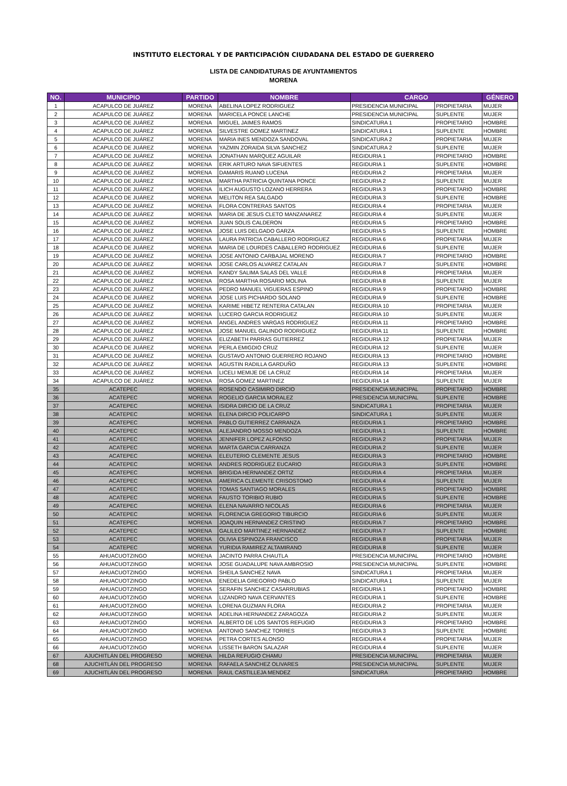INSTITUTO ELECTORAL Y DE PARTICIPACIÓN CIUDADANA DEL ESTADO DE GUERRERO
LISTA DE CANDIDATURAS DE AYUNTAMIENTOS
MORENA
| NO. | MUNICIPIO | PARTIDO | NOMBRE | CARGO | | GÉNERO |
| --- | --- | --- | --- | --- | --- | --- |
| 1 | ACAPULCO DE JUÁREZ | MORENA | ABELINA LOPEZ RODRIGUEZ | PRESIDENCIA MUNICIPAL | PROPIETARIA | MUJER |
| 2 | ACAPULCO DE JUÁREZ | MORENA | MARICELA PONCE LANCHE | PRESIDENCIA MUNICIPAL | SUPLENTE | MUJER |
| 3 | ACAPULCO DE JUÁREZ | MORENA | MIGUEL JAIMES RAMOS | SINDICATURA 1 | PROPIETARIO | HOMBRE |
| 4 | ACAPULCO DE JUÁREZ | MORENA | SILVESTRE GOMEZ MARTINEZ | SINDICATURA 1 | SUPLENTE | HOMBRE |
| 5 | ACAPULCO DE JUÁREZ | MORENA | MARIA INES MENDOZA SANDOVAL | SINDICATURA 2 | PROPIETARIA | MUJER |
| 6 | ACAPULCO DE JUÁREZ | MORENA | YAZMIN ZORAIDA SILVA SANCHEZ | SINDICATURA 2 | SUPLENTE | MUJER |
| 7 | ACAPULCO DE JUÁREZ | MORENA | JONATHAN MARQUEZ AGUILAR | REGIDURIA 1 | PROPIETARIO | HOMBRE |
| 8 | ACAPULCO DE JUÁREZ | MORENA | ERIK ARTURO NAVA SIFUENTES | REGIDURIA 1 | SUPLENTE | HOMBRE |
| 9 | ACAPULCO DE JUÁREZ | MORENA | DAMARIS RUANO LUCENA | REGIDURIA 2 | PROPIETARIA | MUJER |
| 10 | ACAPULCO DE JUÁREZ | MORENA | MARTHA PATRICIA QUINTANA PONCE | REGIDURIA 2 | SUPLENTE | MUJER |
| 11 | ACAPULCO DE JUÁREZ | MORENA | ILICH AUGUSTO LOZANO HERRERA | REGIDURIA 3 | PROPIETARIO | HOMBRE |
| 12 | ACAPULCO DE JUÁREZ | MORENA | MELITON REA SALGADO | REGIDURIA 3 | SUPLENTE | HOMBRE |
| 13 | ACAPULCO DE JUÁREZ | MORENA | FLORA CONTRERAS SANTOS | REGIDURIA 4 | PROPIETARIA | MUJER |
| 14 | ACAPULCO DE JUÁREZ | MORENA | MARIA DE JESUS CLETO MANZANAREZ | REGIDURIA 4 | SUPLENTE | MUJER |
| 15 | ACAPULCO DE JUÁREZ | MORENA | JUAN SOLIS CALDERON | REGIDURIA 5 | PROPIETARIO | HOMBRE |
| 16 | ACAPULCO DE JUÁREZ | MORENA | JOSE LUIS DELGADO GARZA | REGIDURIA 5 | SUPLENTE | HOMBRE |
| 17 | ACAPULCO DE JUÁREZ | MORENA | LAURA PATRICIA CABALLERO RODRIGUEZ | REGIDURIA 6 | PROPIETARIA | MUJER |
| 18 | ACAPULCO DE JUÁREZ | MORENA | MARIA DE LOURDES CABALLERO RODRIGUEZ | REGIDURIA 6 | SUPLENTE | MUJER |
| 19 | ACAPULCO DE JUÁREZ | MORENA | JOSE ANTONIO CARBAJAL MORENO | REGIDURIA 7 | PROPIETARIO | HOMBRE |
| 20 | ACAPULCO DE JUÁREZ | MORENA | JOSE CARLOS ALVAREZ CATALAN | REGIDURIA 7 | SUPLENTE | HOMBRE |
| 21 | ACAPULCO DE JUÁREZ | MORENA | KANDY SALIMA SALAS DEL VALLE | REGIDURIA 8 | PROPIETARIA | MUJER |
| 22 | ACAPULCO DE JUÁREZ | MORENA | ROSA MARTHA ROSARIO MOLINA | REGIDURIA 8 | SUPLENTE | MUJER |
| 23 | ACAPULCO DE JUÁREZ | MORENA | PEDRO MANUEL VIGUERAS ESPINO | REGIDURIA 9 | PROPIETARIO | HOMBRE |
| 24 | ACAPULCO DE JUÁREZ | MORENA | JOSE LUIS PICHARDO SOLANO | REGIDURIA 9 | SUPLENTE | HOMBRE |
| 25 | ACAPULCO DE JUÁREZ | MORENA | KARIME HIBETZ RENTERIA CATALAN | REGIDURIA 10 | PROPIETARIA | MUJER |
| 26 | ACAPULCO DE JUÁREZ | MORENA | LUCERO GARCIA RODRIGUEZ | REGIDURIA 10 | SUPLENTE | MUJER |
| 27 | ACAPULCO DE JUÁREZ | MORENA | ANGEL ANDRES VARGAS RODRIGUEZ | REGIDURIA 11 | PROPIETARIO | HOMBRE |
| 28 | ACAPULCO DE JUÁREZ | MORENA | JOSE MANUEL GALINDO RODRIGUEZ | REGIDURIA 11 | SUPLENTE | HOMBRE |
| 29 | ACAPULCO DE JUÁREZ | MORENA | ELIZABETH PARRAS GUTIERREZ | REGIDURIA 12 | PROPIETARIA | MUJER |
| 30 | ACAPULCO DE JUÁREZ | MORENA | PERLA EMIGDIO CRUZ | REGIDURIA 12 | SUPLENTE | MUJER |
| 31 | ACAPULCO DE JUÁREZ | MORENA | GUSTAVO ANTONIO GUERRERO ROJANO | REGIDURIA 13 | PROPIETARIO | HOMBRE |
| 32 | ACAPULCO DE JUÁREZ | MORENA | AGUSTIN RADILLA GARDUÑO | REGIDURIA 13 | SUPLENTE | HOMBRE |
| 33 | ACAPULCO DE JUÁREZ | MORENA | LICELI MEMIJE DE LA CRUZ | REGIDURIA 14 | PROPIETARIA | MUJER |
| 34 | ACAPULCO DE JUÁREZ | MORENA | ROSA GOMEZ MARTINEZ | REGIDURIA 14 | SUPLENTE | MUJER |
| 35 | ACATEPEC | MORENA | ROSENDO CASIMIRO DIRCIO | PRESIDENCIA MUNICIPAL | PROPIETARIO | HOMBRE |
| 36 | ACATEPEC | MORENA | ROGELIO GARCIA MORALEZ | PRESIDENCIA MUNICIPAL | SUPLENTE | HOMBRE |
| 37 | ACATEPEC | MORENA | ISIDRA DIRCIO DE LA CRUZ | SINDICATURA 1 | PROPIETARIA | MUJER |
| 38 | ACATEPEC | MORENA | ELENA DIRCIO POLICARPO | SINDICATURA 1 | SUPLENTE | MUJER |
| 39 | ACATEPEC | MORENA | PABLO GUTIERREZ CARRANZA | REGIDURIA 1 | PROPIETARIO | HOMBRE |
| 40 | ACATEPEC | MORENA | ALEJANDRO MOSSO MENDOZA | REGIDURIA 1 | SUPLENTE | HOMBRE |
| 41 | ACATEPEC | MORENA | JENNIFER LOPEZ ALFONSO | REGIDURIA 2 | PROPIETARIA | MUJER |
| 42 | ACATEPEC | MORENA | MARTA GARCIA CARRANZA | REGIDURIA 2 | SUPLENTE | MUJER |
| 43 | ACATEPEC | MORENA | ELEUTERIO CLEMENTE JESUS | REGIDURIA 3 | PROPIETARIO | HOMBRE |
| 44 | ACATEPEC | MORENA | ANDRES RODRIGUEZ EUCARIO | REGIDURIA 3 | SUPLENTE | HOMBRE |
| 45 | ACATEPEC | MORENA | BRIGIDA HERNANDEZ ORTIZ | REGIDURIA 4 | PROPIETARIA | MUJER |
| 46 | ACATEPEC | MORENA | AMERICA CLEMENTE CRISOSTOMO | REGIDURIA 4 | SUPLENTE | MUJER |
| 47 | ACATEPEC | MORENA | TOMAS SANTIAGO MORALES | REGIDURIA 5 | PROPIETARIO | HOMBRE |
| 48 | ACATEPEC | MORENA | FAUSTO TORIBIO RUBIO | REGIDURIA 5 | SUPLENTE | HOMBRE |
| 49 | ACATEPEC | MORENA | ELENA NAVARRO NICOLAS | REGIDURIA 6 | PROPIETARIA | MUJER |
| 50 | ACATEPEC | MORENA | FLORENCIA GREGORIO TIBURCIO | REGIDURIA 6 | SUPLENTE | MUJER |
| 51 | ACATEPEC | MORENA | JOAQUIN HERNANDEZ CRISTINO | REGIDURIA 7 | PROPIETARIO | HOMBRE |
| 52 | ACATEPEC | MORENA | GALILEO MARTINEZ HERNANDEZ | REGIDURIA 7 | SUPLENTE | HOMBRE |
| 53 | ACATEPEC | MORENA | OLIVIA ESPINOZA FRANCISCO | REGIDURIA 8 | PROPIETARIA | MUJER |
| 54 | ACATEPEC | MORENA | YURIDIA RAMIREZ ALTAMIRANO | REGIDURIA 8 | SUPLENTE | MUJER |
| 55 | AHUACUOTZINGO | MORENA | JACINTO PARRA CHAUTLA | PRESIDENCIA MUNICIPAL | PROPIETARIO | HOMBRE |
| 56 | AHUACUOTZINGO | MORENA | JOSE GUADALUPE NAVA AMBROSIO | PRESIDENCIA MUNICIPAL | SUPLENTE | HOMBRE |
| 57 | AHUACUOTZINGO | MORENA | SHEILA SANCHEZ NAVA | SINDICATURA 1 | PROPIETARIA | MUJER |
| 58 | AHUACUOTZINGO | MORENA | ENEDELIA GREGORIO PABLO | SINDICATURA 1 | SUPLENTE | MUJER |
| 59 | AHUACUOTZINGO | MORENA | SERAFIN SANCHEZ CASARRUBIAS | REGIDURIA 1 | PROPIETARIO | HOMBRE |
| 60 | AHUACUOTZINGO | MORENA | LIZANDRO NAVA CERVANTES | REGIDURIA 1 | SUPLENTE | HOMBRE |
| 61 | AHUACUOTZINGO | MORENA | LORENA GUZMAN FLORA | REGIDURIA 2 | PROPIETARIA | MUJER |
| 62 | AHUACUOTZINGO | MORENA | ADELINA HERNANDEZ ZARAGOZA | REGIDURIA 2 | SUPLENTE | MUJER |
| 63 | AHUACUOTZINGO | MORENA | ALBERTO DE LOS SANTOS REFUGIO | REGIDURIA 3 | PROPIETARIO | HOMBRE |
| 64 | AHUACUOTZINGO | MORENA | ANTONIO SANCHEZ TORRES | REGIDURIA 3 | SUPLENTE | HOMBRE |
| 65 | AHUACUOTZINGO | MORENA | PETRA CORTES ALONSO | REGIDURIA 4 | PROPIETARIA | MUJER |
| 66 | AHUACUOTZINGO | MORENA | LISSETH BARON SALAZAR | REGIDURIA 4 | SUPLENTE | MUJER |
| 67 | AJUCHITLÁN DEL PROGRESO | MORENA | HILDA REFUGIO CHAMU | PRESIDENCIA MUNICIPAL | PROPIETARIA | MUJER |
| 68 | AJUCHITLÁN DEL PROGRESO | MORENA | RAFAELA SANCHEZ OLIVARES | PRESIDENCIA MUNICIPAL | SUPLENTE | MUJER |
| 69 | AJUCHITLÁN DEL PROGRESO | MORENA | RAUL CASTILLEJA MENDEZ | SINDICATURA | PROPIETARIO | HOMBRE |